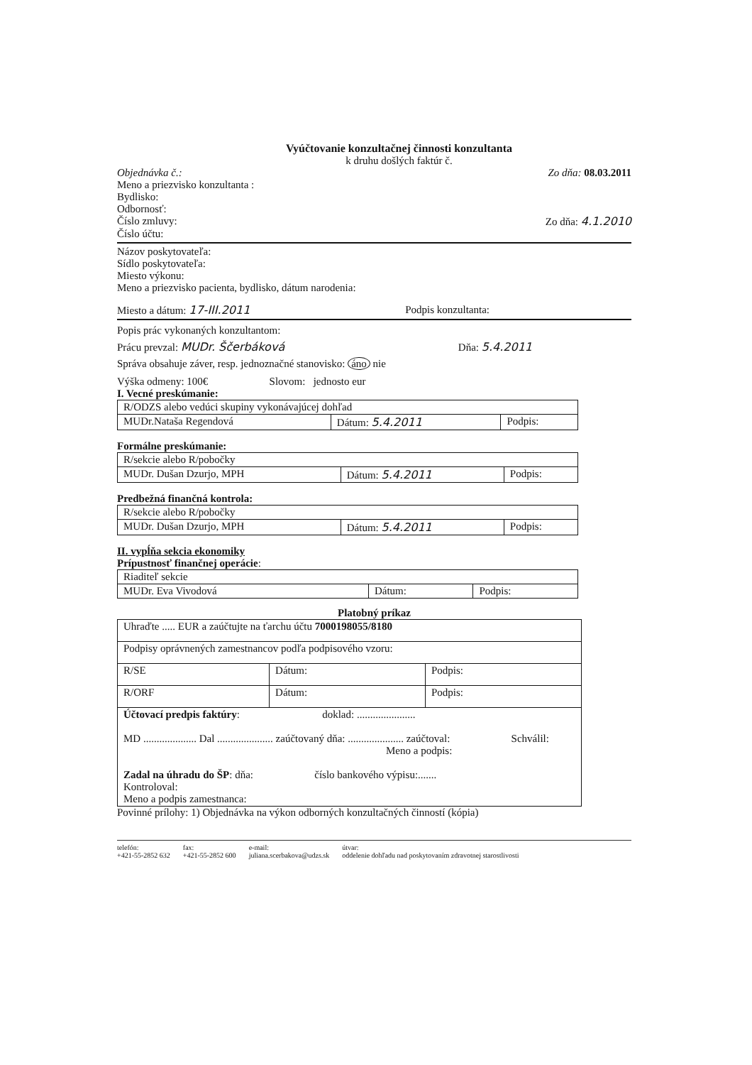Vyúčtovanie konzultačnej činnosti konzultanta
k druhu došlých faktúr č.
Objednávka č.: Zo dňa: 08.03.2011
Meno a priezvisko konzultanta :
Bydlisko:
Odbornosť:
Číslo zmluvy: Zo dňa: 4.1.2010
Číslo účtu:
Názov poskytovateľa:
Sídlo poskytovateľa:
Miesto výkonu:
Meno a priezvisko pacienta, bydlisko, dátum narodenia:
Miesto a dátum: 17-III.2011 Podpis konzultanta:
Popis prác vykonaných konzultantom:
Prácu prevzal: MUDr. Ščerbáková Dňa: 5.4.2011
Správa obsahuje záver, resp. jednoznačné stanovisko: áno nie
Výška odmeny: 100€ Slovom: jednosto eur
I. Vecné preskúmanie:
| R/ODZS alebo vedúci skupiny vykonávajúcej dohľad | | |
| MUDr.Nataša Regendová | Dátum: 5.4.2011 | Podpis: |
Formálne preskúmanie:
| R/sekcie alebo R/pobočky | | |
| MUDr. Dušan Dzurjo, MPH | Dátum: 5.4.2011 | Podpis: |
Predbežná finančná kontrola:
| R/sekcie alebo R/pobočky | | |
| MUDr. Dušan Dzurjo, MPH | Dátum: 5.4.2011 | Podpis: |
II. vypĺňa sekcia ekonomiky
Prípustnosť finančnej operácie:
| Riaditeľ sekcie | | |
| MUDr. Eva Vivodová | Dátum: | Podpis: |
Platobný príkaz
| Uhraďte ..... EUR a zaúčtujte na ťarchu účtu 7000198055/8180 | | |
| Podpisy oprávnených zamestnancov podľa podpisového vzoru: | | |
| R/SE | Dátum: | Podpis: |
| R/ORF | Dátum: | Podpis: |
| Účtovací predpis faktúry : doklad: ...................... MD .................... Dal ..................... zaúčtovaný dňa: ..................... zaúčtoval: Schválil: Meno a podpis: Zadal na úhradu do ŠP : dňa: číslo bankového výpisu:....... Kontroloval: Meno a podpis zamestnanca: | | |
Povinné prílohy: 1) Objednávka na výkon odborných konzultačných činností (kópia)
telefón:
+421-55-2852 632
fax:
+421-55-2852 600
e-mail:
juliana.scerbakova@udzs.sk
útvar:
oddelenie dohľadu nad poskytovaním zdravotnej starostlivosti